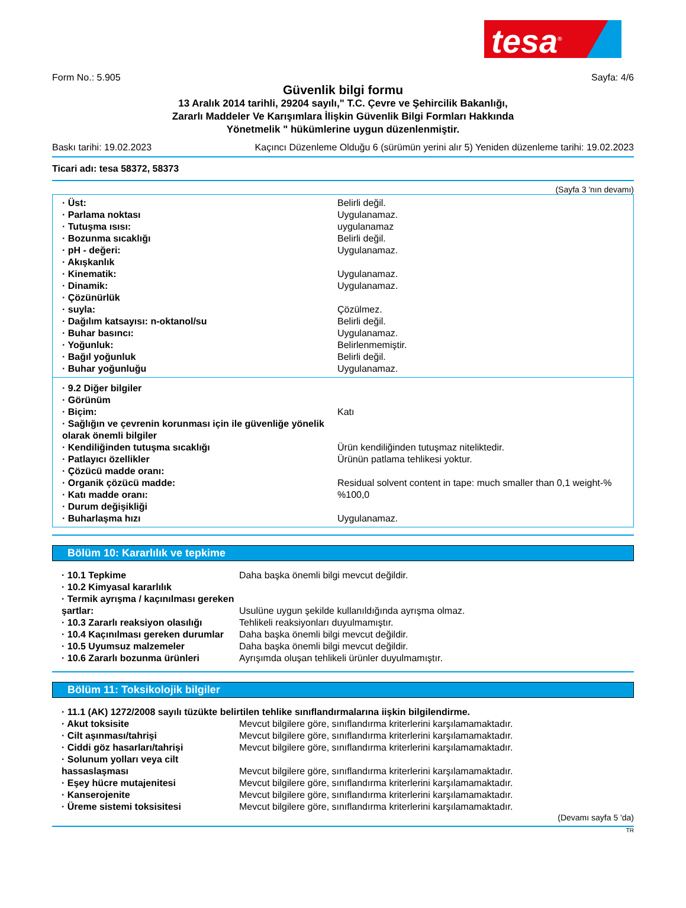tesa<sup>®</sup>
Form No.: 5.905 Sayfa: 4/6
Güvenlik bilgi formu
13 Aralık 2014 tarihli, 29204 sayılı," T.C. Çevre ve Şehircilik Bakanlığı,
Zararlı Maddeler Ve Karışımlara İlişkin Güvenlik Bilgi Formları Hakkında
Yönetmelik " hükümlerine uygun düzenlenmiştir.
Baskı tarihi: 19.02.2023 Kaçıncı Düzenleme Olduğu 6 (sürümün yerini alır 5) Yeniden düzenleme tarihi: 19.02.2023
Ticari adı: tesa 58372, 58373
(Sayfa 3 'nın devamı)
| · Üst: | Belirli değil. |
| · Parlama noktası | Uygulanamaz. |
| · Tutuşma ısısı: | uygulanamaz |
| · Bozunma sıcaklığı | Belirli değil. |
| · pH - değeri: | Uygulanamaz. |
| · Akışkanlık | |
| · Kinematik: | Uygulanamaz. |
| · Dinamik: | Uygulanamaz. |
| · Çözünürlük | |
| · suyla: | Çözülmez. |
| · Dağılım katsayısı: n-oktanol/su | Belirli değil. |
| · Buhar basıncı: | Uygulanamaz. |
| · Yoğunluk: | Belirlenmemiştir. |
| · Bağıl yoğunluk | Belirli değil. |
| · Buhar yoğunluğu | Uygulanamaz. |
| · 9.2 Diğer bilgiler | |
| · Görünüm | |
| · Biçim: | Katı |
| · Sağlığın ve çevrenin korunması için ile güvenliğe yönelik olarak önemli bilgiler | |
| · Kendiliğinden tutuşma sıcaklığı | Ürün kendiliğinden tutuşmaz niteliktedir. |
| · Patlayıcı özellikler | Ürünün patlama tehlikesi yoktur. |
| · Çözücü madde oranı: | |
| · Organik çözücü madde: | Residual solvent content in tape: much smaller than 0,1 weight-% |
| · Katı madde oranı: | %100,0 |
| · Durum değişikliği | |
| · Buharlaşma hızı | Uygulanamaz. |
Bölüm 10: Kararlılık ve tepkime
| · 10.1 Tepkime | Daha başka önemli bilgi mevcut değildir. |
| · 10.2 Kimyasal kararlılık | |
| · Termik ayrışma / kaçınılması gereken şartlar: | Usulüne uygun şekilde kullanıldığında ayrışma olmaz. |
| · 10.3 Zararlı reaksiyon olasılığı | Tehlikeli reaksiyonları duyulmamıştır. |
| · 10.4 Kaçınılması gereken durumlar | Daha başka önemli bilgi mevcut değildir. |
| · 10.5 Uyumsuz malzemeler | Daha başka önemli bilgi mevcut değildir. |
| · 10.6 Zararlı bozunma ürünleri | Ayrışımda oluşan tehlikeli ürünler duyulmamıştır. |
Bölüm 11: Toksikolojik bilgiler
| · 11.1 (AK) 1272/2008 sayılı tüzükte belirtilen tehlike sınıflandırmalarına iişkin bilgilendirme. | |
| · Akut toksisite | Mevcut bilgilere göre, sınıflandırma kriterlerini karşılamamaktadır. |
| · Cilt aşınması/tahrişi | Mevcut bilgilere göre, sınıflandırma kriterlerini karşılamamaktadır. |
| · Ciddi göz hasarları/tahrişi | Mevcut bilgilere göre, sınıflandırma kriterlerini karşılamamaktadır. |
| · Solunum yolları veya cilt hassaslaşması | Mevcut bilgilere göre, sınıflandırma kriterlerini karşılamamaktadır. |
| · Eşey hücre mutajenitesi | Mevcut bilgilere göre, sınıflandırma kriterlerini karşılamamaktadır. |
| · Kanserojenite | Mevcut bilgilere göre, sınıflandırma kriterlerini karşılamamaktadır. |
| · Üreme sistemi toksisitesi | Mevcut bilgilere göre, sınıflandırma kriterlerini karşılamamaktadır. |
(Devamı sayfa 5 'da)
TR